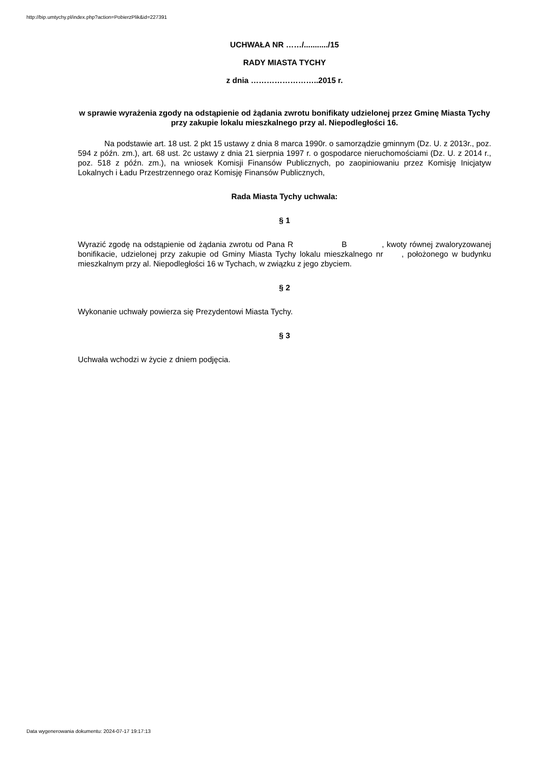http://bip.umtychy.pl/index.php?action=PobierzPlik&id=227391
UCHWAŁA NR ……/.........../15
RADY MIASTA TYCHY
z dnia ……………………..2015 r.
w sprawie wyrażenia zgody na odstąpienie od żądania zwrotu bonifikaty udzielonej przez Gminę Miasta Tychy przy zakupie lokalu mieszkalnego przy al. Niepodległości 16.
Na podstawie art. 18 ust. 2 pkt 15 ustawy z dnia 8 marca 1990r. o samorządzie gminnym (Dz. U. z 2013r., poz. 594 z późn. zm.), art. 68 ust. 2c ustawy z dnia 21 sierpnia 1997 r. o gospodarce nieruchomościami (Dz. U. z 2014 r., poz. 518 z późn. zm.), na wniosek Komisji Finansów Publicznych, po zaopiniowaniu przez Komisję Inicjatyw Lokalnych i Ładu Przestrzennego oraz Komisję Finansów Publicznych,
Rada Miasta Tychy uchwala:
§ 1
Wyrazić zgodę na odstąpienie od żądania zwrotu od Pana R B , kwoty równej zwaloryzowanej bonifikacie, udzielonej przy zakupie od Gminy Miasta Tychy lokalu mieszkalnego nr , położonego w budynku mieszkalnym przy al. Niepodległości 16 w Tychach, w związku z jego zbyciem.
§ 2
Wykonanie uchwały powierza się Prezydentowi Miasta Tychy.
§ 3
Uchwała wchodzi w życie z dniem podjęcia.
Data wygenerowania dokumentu: 2024-07-17 19:17:13